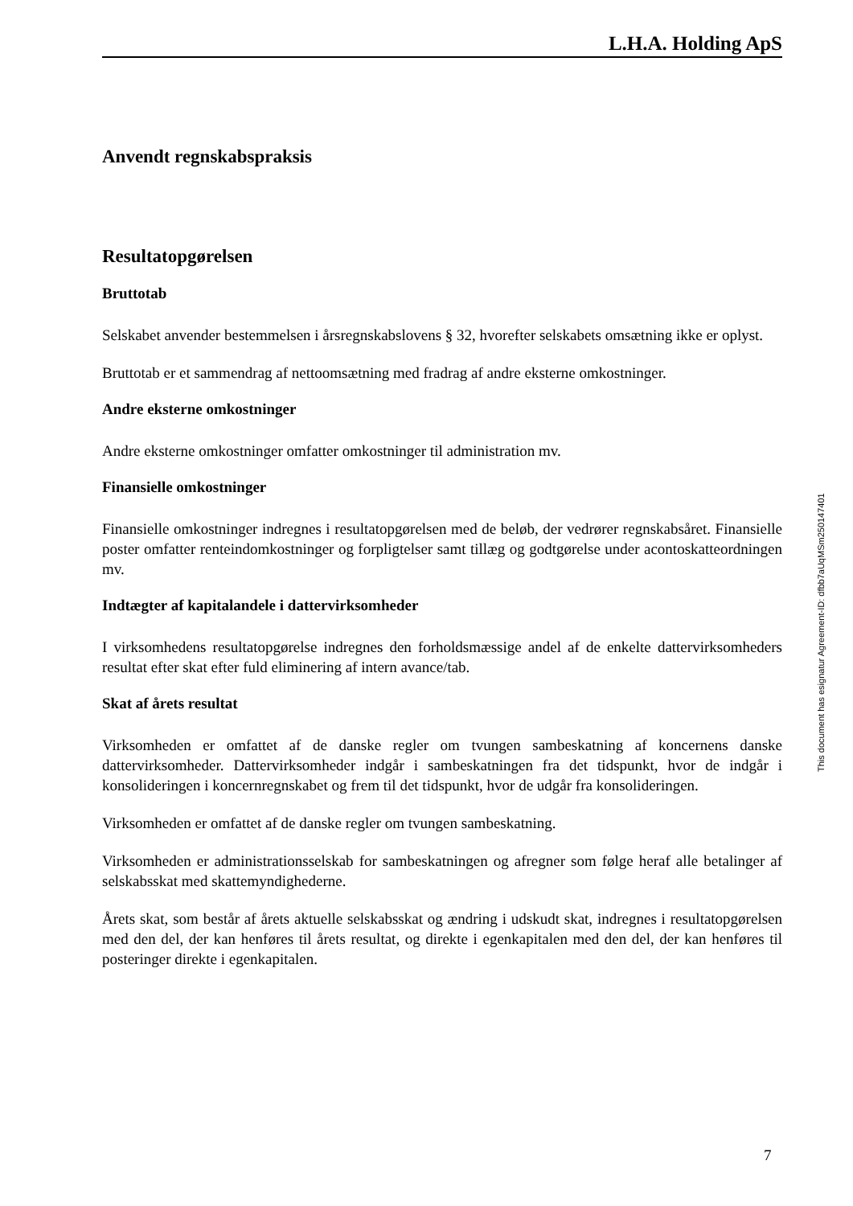L.H.A. Holding ApS
Anvendt regnskabspraksis
Resultatopgørelsen
Bruttotab
Selskabet anvender bestemmelsen i årsregnskabslovens § 32, hvorefter selskabets omsætning ikke er oplyst.
Bruttotab er et sammendrag af nettoomsætning med fradrag af andre eksterne omkostninger.
Andre eksterne omkostninger
Andre eksterne omkostninger omfatter omkostninger til administration mv.
Finansielle omkostninger
Finansielle omkostninger indregnes i resultatopgørelsen med de beløb, der vedrører regnskabsåret. Finansielle poster omfatter renteindomkostninger og forpligtelser samt tillæg og godtgørelse under acontoskatteordningen mv.
Indtægter af kapitalandele i dattervirksomheder
I virksomhedens resultatopgørelse indregnes den forholdsmæssige andel af de enkelte dattervirksomheders resultat efter skat efter fuld eliminering af intern avance/tab.
Skat af årets resultat
Virksomheden er omfattet af de danske regler om tvungen sambeskatning af koncernens danske dattervirksomheder. Dattervirksomheder indgår i sambeskatningen fra det tidspunkt, hvor de indgår i konsolideringen i koncernregnskabet og frem til det tidspunkt, hvor de udgår fra konsolideringen.
Virksomheden er omfattet af de danske regler om tvungen sambeskatning.
Virksomheden er administrationsselskab for sambeskatningen og afregner som følge heraf alle betalinger af selskabsskat med skattemyndighederne.
Årets skat, som består af årets aktuelle selskabsskat og ændring i udskudt skat, indregnes i resultatopgørelsen med den del, der kan henføres til årets resultat, og direkte i egenkapitalen med den del, der kan henføres til posteringer direkte i egenkapitalen.
This document has esignatur Agreement-ID: dfbb7aUqMSm250147401
7